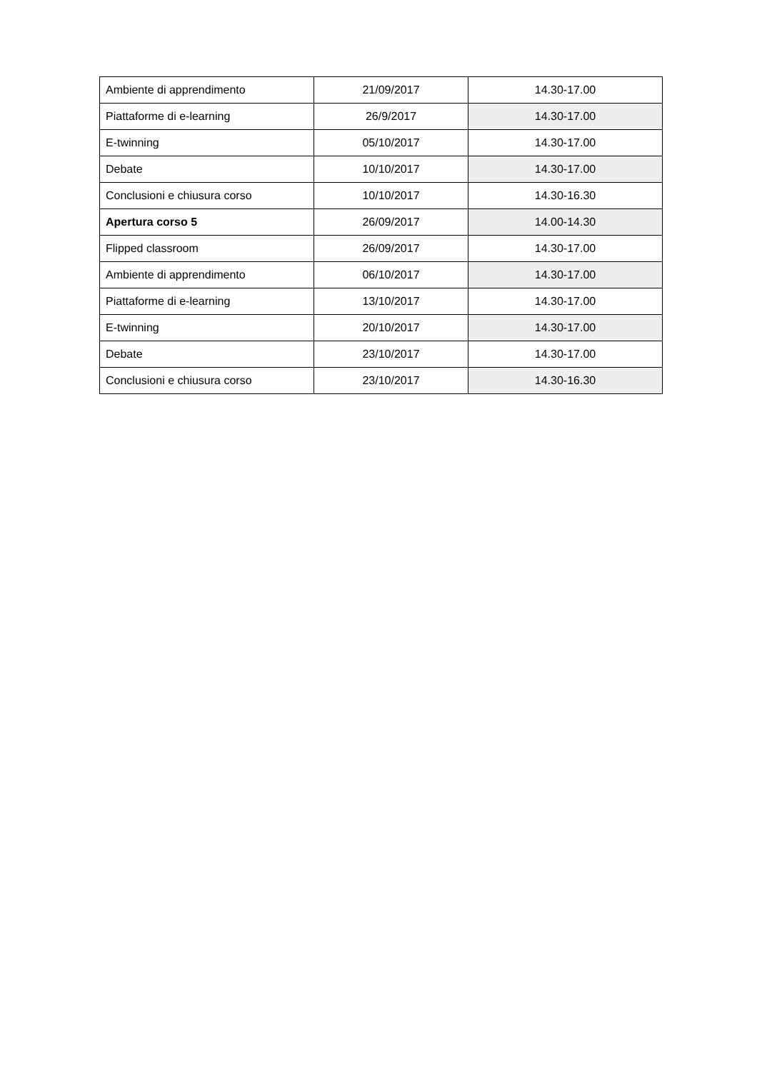| Ambiente di apprendimento | 21/09/2017 | 14.30-17.00 |
| Piattaforme di e-learning | 26/9/2017 | 14.30-17.00 |
| E-twinning | 05/10/2017 | 14.30-17.00 |
| Debate | 10/10/2017 | 14.30-17.00 |
| Conclusioni e chiusura corso | 10/10/2017 | 14.30-16.30 |
| Apertura corso 5 | 26/09/2017 | 14.00-14.30 |
| Flipped classroom | 26/09/2017 | 14.30-17.00 |
| Ambiente di apprendimento | 06/10/2017 | 14.30-17.00 |
| Piattaforme di e-learning | 13/10/2017 | 14.30-17.00 |
| E-twinning | 20/10/2017 | 14.30-17.00 |
| Debate | 23/10/2017 | 14.30-17.00 |
| Conclusioni e chiusura corso | 23/10/2017 | 14.30-16.30 |